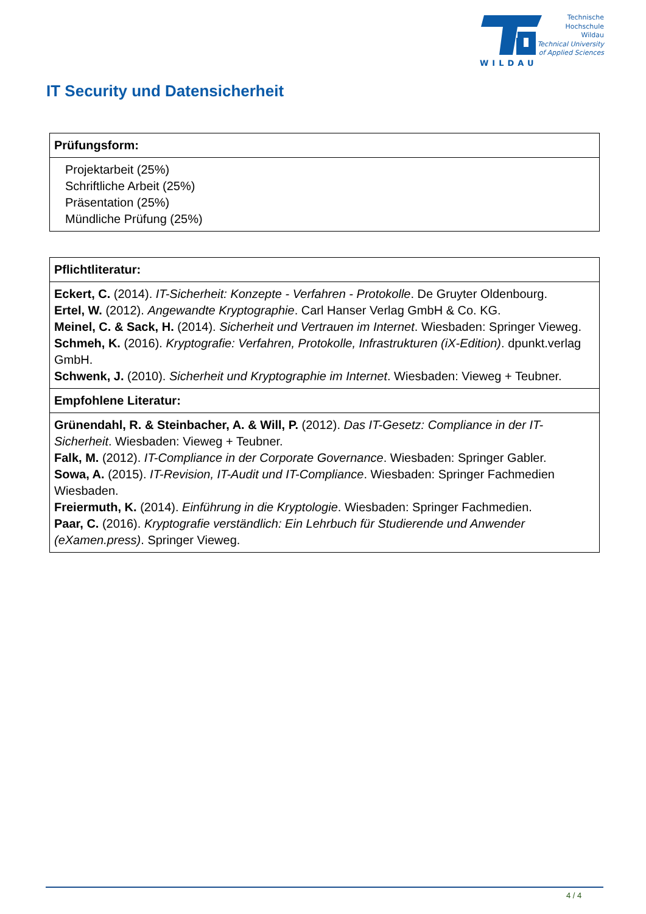WILDAU
Technische
Hochschule
Wildau
Technical University
of Applied Sciences
IT Security und Datensicherheit
| Prüfungsform: |
| --- |
| Projektarbeit (25%) Schriftliche Arbeit (25%) Präsentation (25%) Mündliche Prüfung (25%) |
| Pflichtliteratur: |
| --- |
| Eckert, C. (2014). IT-Sicherheit: Konzepte - Verfahren - Protokolle . De Gruyter Oldenbourg. Ertel, W. (2012). Angewandte Kryptographie . Carl Hanser Verlag GmbH & Co. KG. Meinel, C. & Sack, H. (2014). Sicherheit und Vertrauen im Internet . Wiesbaden: Springer Vieweg. Schmeh, K. (2016). Kryptografie: Verfahren, Protokolle, Infrastrukturen (iX-Edition) . dpunkt.verlag GmbH. Schwenk, J. (2010). Sicherheit und Kryptographie im Internet . Wiesbaden: Vieweg + Teubner. |
| Empfohlene Literatur: |
| Grünendahl, R. & Steinbacher, A. & Will, P. (2012). Das IT-Gesetz: Compliance in der IT-Sicherheit . Wiesbaden: Vieweg + Teubner. Falk, M. (2012). IT-Compliance in der Corporate Governance . Wiesbaden: Springer Gabler. Sowa, A. (2015). IT-Revision, IT-Audit und IT-Compliance . Wiesbaden: Springer Fachmedien Wiesbaden. Freiermuth, K. (2014). Einführung in die Kryptologie . Wiesbaden: Springer Fachmedien. Paar, C. (2016). Kryptografie verständlich: Ein Lehrbuch für Studierende und Anwender (eXamen.press) . Springer Vieweg. |
4 / 4